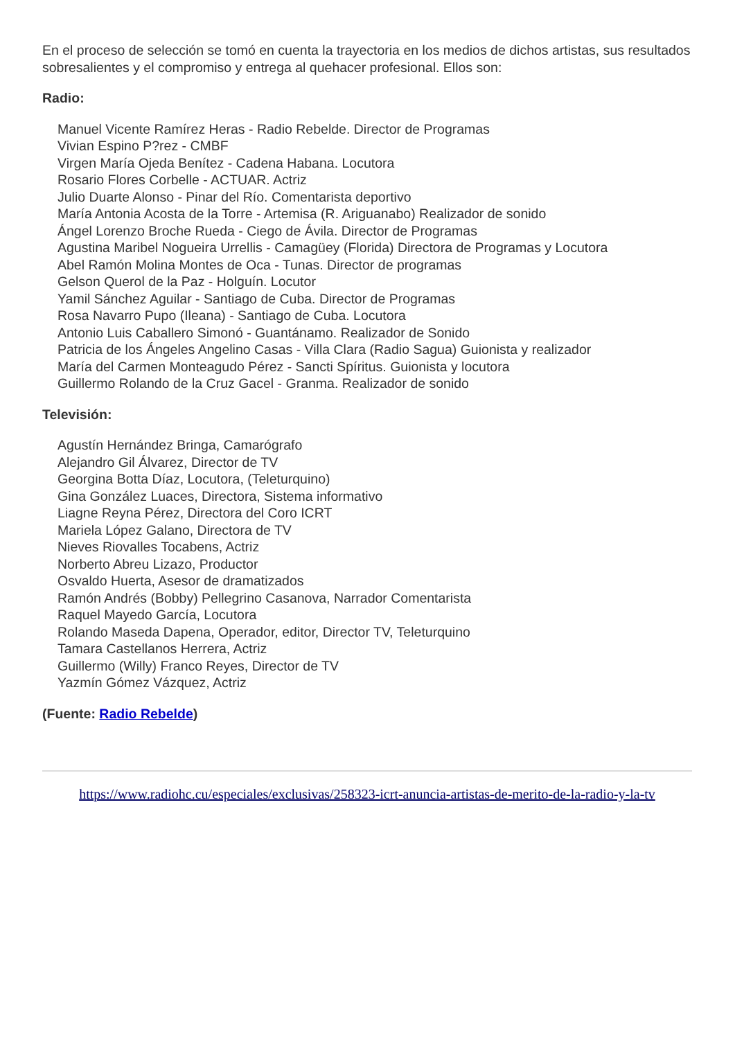En el proceso de selección se tomó en cuenta la trayectoria en los medios de dichos artistas, sus resultados sobresalientes y el compromiso y entrega al quehacer profesional. Ellos son:
Radio:
Manuel Vicente Ramírez Heras - Radio Rebelde. Director de Programas
Vivian Espino P?rez - CMBF
Virgen María Ojeda Benítez - Cadena Habana. Locutora
Rosario Flores Corbelle - ACTUAR. Actriz
Julio Duarte Alonso - Pinar del Río. Comentarista deportivo
María Antonia Acosta de la Torre - Artemisa (R. Ariguanabo) Realizador de sonido
Ángel Lorenzo Broche Rueda - Ciego de Ávila. Director de Programas
Agustina Maribel Nogueira Urrellis - Camagüey (Florida) Directora de Programas y Locutora
Abel Ramón Molina Montes de Oca - Tunas. Director de programas
Gelson Querol de la Paz - Holguín. Locutor
Yamil Sánchez Aguilar - Santiago de Cuba. Director de Programas
Rosa Navarro Pupo (Ileana) - Santiago de Cuba. Locutora
Antonio Luis Caballero Simonó - Guantánamo. Realizador de Sonido
Patricia de los Ángeles Angelino Casas - Villa Clara (Radio Sagua) Guionista y realizador
María del Carmen Monteagudo Pérez - Sancti Spíritus. Guionista y locutora
Guillermo Rolando de la Cruz Gacel - Granma. Realizador de sonido
Televisión:
Agustín Hernández Bringa, Camarógrafo
Alejandro Gil Álvarez, Director de TV
Georgina Botta Díaz, Locutora, (Teleturquino)
Gina González Luaces, Directora, Sistema informativo
Liagne Reyna Pérez, Directora del Coro ICRT
Mariela López Galano, Directora de TV
Nieves Riovalles Tocabens, Actriz
Norberto Abreu Lizazo, Productor
Osvaldo Huerta, Asesor de dramatizados
Ramón Andrés (Bobby) Pellegrino Casanova, Narrador Comentarista
Raquel Mayedo García, Locutora
Rolando Maseda Dapena, Operador, editor, Director TV, Teleturquino
Tamara Castellanos Herrera, Actriz
Guillermo (Willy) Franco Reyes, Director de TV
Yazmín Gómez Vázquez, Actriz
(Fuente: Radio Rebelde)
https://www.radiohc.cu/especiales/exclusivas/258323-icrt-anuncia-artistas-de-merito-de-la-radio-y-la-tv